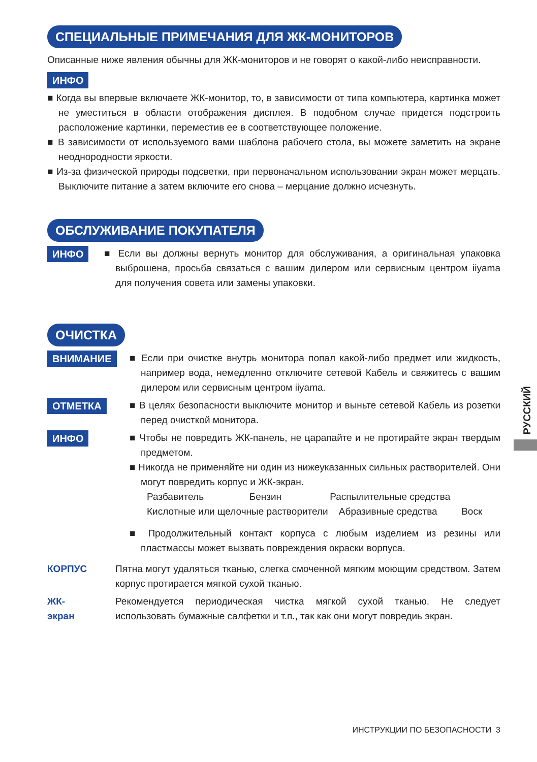СПЕЦИАЛЬНЫЕ ПРИМЕЧАНИЯ ДЛЯ ЖК-МОНИТОРОВ
Описанные ниже явления обычны для ЖК-мониторов и не говорят о какой-либо неисправности.
ИНФО
■ Когда вы впервые включаете ЖК-монитор, то, в зависимости от типа компьютера, картинка может не уместиться в области отображения дисплея. В подобном случае придется подстроить расположение картинки, переместив ее в соответствующее положение.
■ В зависимости от используемого вами шаблона рабочего стола, вы можете заметить на экране неоднородности яркости.
■ Из-за физической природы подсветки, при первоначальном использовании экран может мерцать. Выключите питание а затем включите его снова – мерцание должно исчезнуть.
ОБСЛУЖИВАНИЕ ПОКУПАТЕЛЯ
ИНФО
■ Если вы должны вернуть монитор для обслуживания, а оригинальная упаковка выброшена, просьба связаться с вашим дилером или сервисным центром iiyama для получения совета или замены упаковки.
ОЧИСТКА
ВНИМАНИЕ
■ Если при очистке внутрь монитора попал какой-либо предмет или жидкость, например вода, немедленно отключите сетевой Кабель и свяжитесь с вашим дилером или сервисным центром iiyama.
ОТМЕТКА
■ В целях безопасности выключите монитор и выньте сетевой Кабель из розетки перед очисткой монитора.
ИНФО
■ Чтобы не повредить ЖК-панель, не царапайте и не протирайте экран твердым предметом.
■ Никогда не применяйте ни один из нижеуказанных сильных растворителей. Они могут повредить корпус и ЖК-экран.
Разбавитель Бензин Распылительные средства
Кислотные или щелочные растворители Абразивные средства Воск
■ Продолжительный контакт корпуса с любым изделием из резины или пластмассы может вызвать повреждения окраски ворпуса.
КОРПУС Пятна могут удаляться тканью, слегка смоченной мягким моющим средством. Затем корпус протирается мягкой сухой тканью.
ЖК-
экран
Рекомендуется периодическая чистка мягкой сухой тканью. Не следует использовать бумажные салфетки и т.п., так как они могут повредиь экран.
РУССКИЙ
ИНСТРУКЦИИ ПО БЕЗОПАСНОСТИ 3